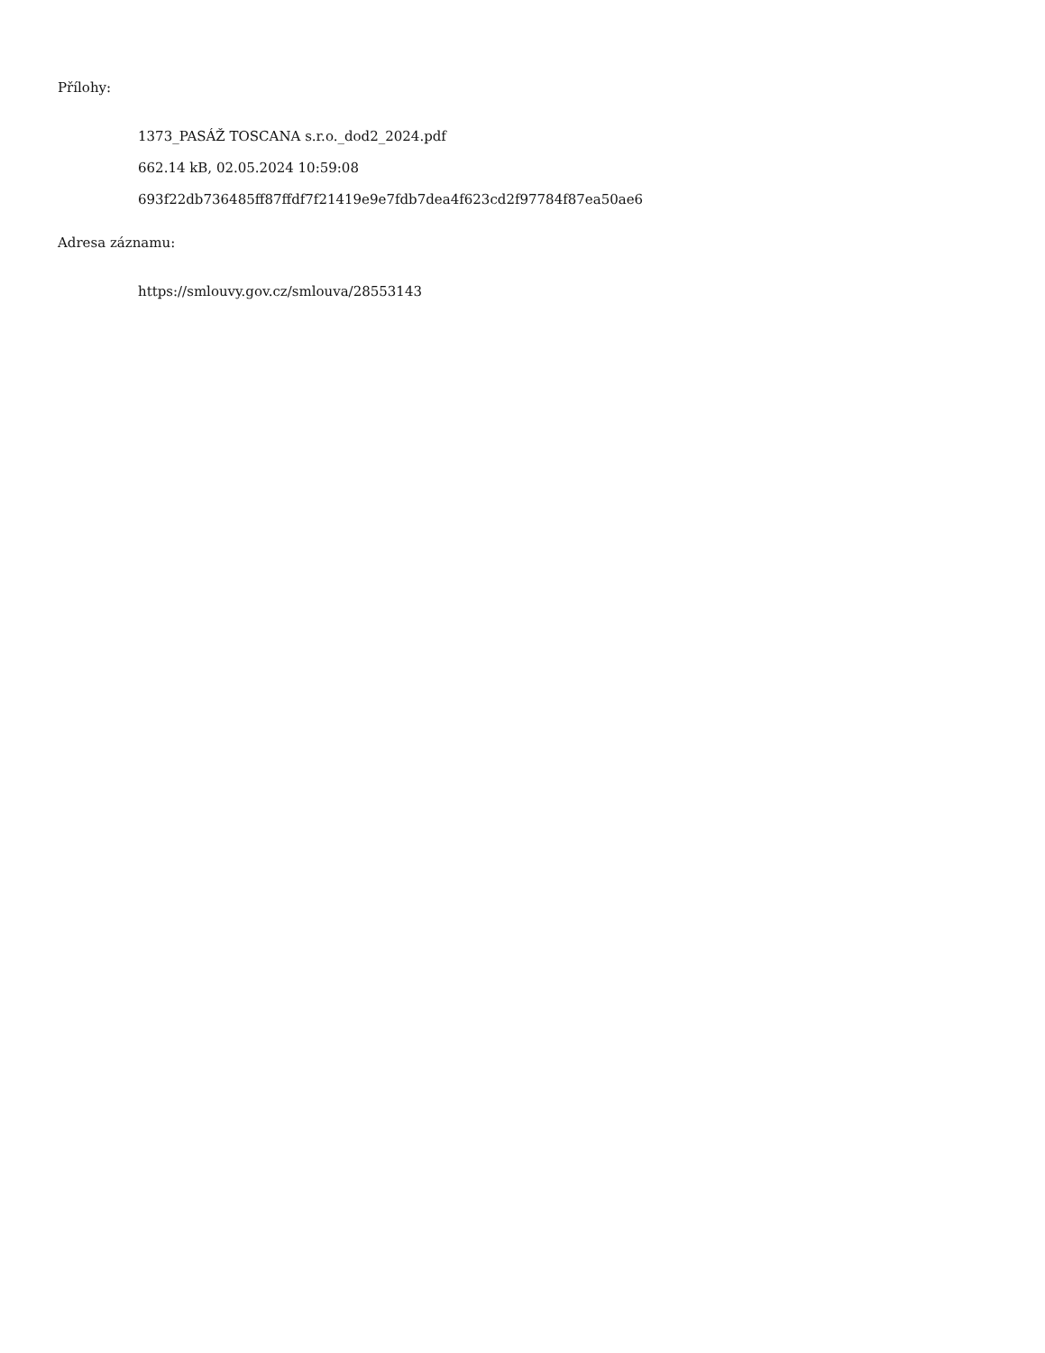Přílohy:
1373_PASÁŽ TOSCANA s.r.o._dod2_2024.pdf
662.14 kB, 02.05.2024 10:59:08
693f22db736485ff87ffdf7f21419e9e7fdb7dea4f623cd2f97784f87ea50ae6
Adresa záznamu:
https://smlouvy.gov.cz/smlouva/28553143